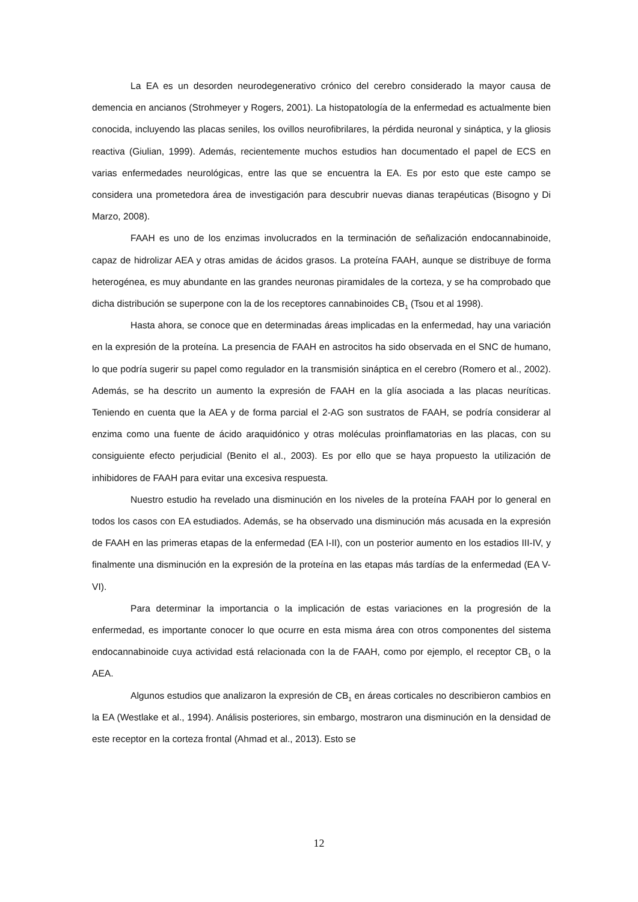La EA es un desorden neurodegenerativo crónico del cerebro considerado la mayor causa de demencia en ancianos (Strohmeyer y Rogers, 2001). La histopatología de la enfermedad es actualmente bien conocida, incluyendo las placas seniles, los ovillos neurofibrilares, la pérdida neuronal y sináptica, y la gliosis reactiva (Giulian, 1999). Además, recientemente muchos estudios han documentado el papel de ECS en varias enfermedades neurológicas, entre las que se encuentra la EA. Es por esto que este campo se considera una prometedora área de investigación para descubrir nuevas dianas terapéuticas (Bisogno y Di Marzo, 2008).
FAAH es uno de los enzimas involucrados en la terminación de señalización endocannabinoide, capaz de hidrolizar AEA y otras amidas de ácidos grasos. La proteína FAAH, aunque se distribuye de forma heterogénea, es muy abundante en las grandes neuronas piramidales de la corteza, y se ha comprobado que dicha distribución se superpone con la de los receptores cannabinoides CB<sub>1</sub> (Tsou et al 1998).
Hasta ahora, se conoce que en determinadas áreas implicadas en la enfermedad, hay una variación en la expresión de la proteína. La presencia de FAAH en astrocitos ha sido observada en el SNC de humano, lo que podría sugerir su papel como regulador en la transmisión sináptica en el cerebro (Romero et al., 2002). Además, se ha descrito un aumento la expresión de FAAH en la glía asociada a las placas neuríticas. Teniendo en cuenta que la AEA y de forma parcial el 2-AG son sustratos de FAAH, se podría considerar al enzima como una fuente de ácido araquidónico y otras moléculas proinflamatorias en las placas, con su consiguiente efecto perjudicial (Benito el al., 2003). Es por ello que se haya propuesto la utilización de inhibidores de FAAH para evitar una excesiva respuesta.
Nuestro estudio ha revelado una disminución en los niveles de la proteína FAAH por lo general en todos los casos con EA estudiados. Además, se ha observado una disminución más acusada en la expresión de FAAH en las primeras etapas de la enfermedad (EA I-II), con un posterior aumento en los estadios III-IV, y finalmente una disminución en la expresión de la proteína en las etapas más tardías de la enfermedad (EA V-VI).
Para determinar la importancia o la implicación de estas variaciones en la progresión de la enfermedad, es importante conocer lo que ocurre en esta misma área con otros componentes del sistema endocannabinoide cuya actividad está relacionada con la de FAAH, como por ejemplo, el receptor CB<sub>1</sub> o la AEA.
Algunos estudios que analizaron la expresión de CB<sub>1</sub> en áreas corticales no describieron cambios en la EA (Westlake et al., 1994). Análisis posteriores, sin embargo, mostraron una disminución en la densidad de este receptor en la corteza frontal (Ahmad et al., 2013). Esto se
12